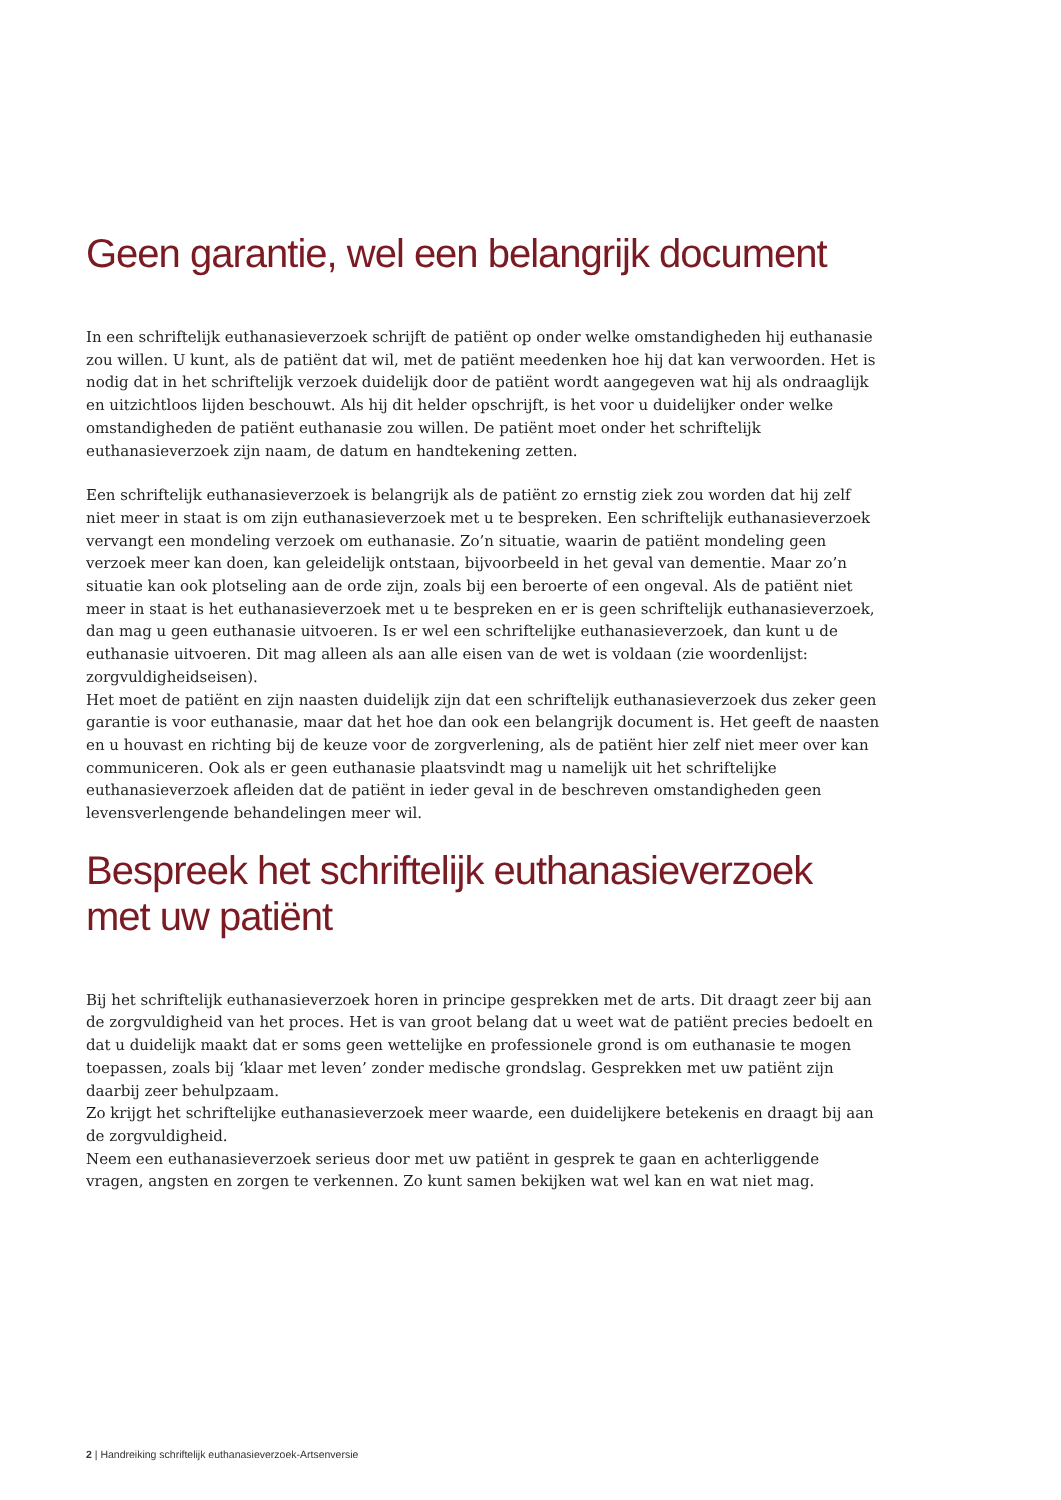Geen garantie, wel een belangrijk document
In een schriftelijk euthanasieverzoek schrijft de patiënt op onder welke omstandigheden hij euthanasie zou willen. U kunt, als de patiënt dat wil, met de patiënt meedenken hoe hij dat kan verwoorden. Het is nodig dat in het schriftelijk verzoek duidelijk door de patiënt wordt aangegeven wat hij als ondraaglijk en uitzichtloos lijden beschouwt. Als hij dit helder opschrijft, is het voor u duidelijker onder welke omstandigheden de patiënt euthanasie zou willen. De patiënt moet onder het schriftelijk euthanasieverzoek zijn naam, de datum en handtekening zetten.
Een schriftelijk euthanasieverzoek is belangrijk als de patiënt zo ernstig ziek zou worden dat hij zelf niet meer in staat is om zijn euthanasieverzoek met u te bespreken. Een schriftelijk euthanasieverzoek vervangt een mondeling verzoek om euthanasie. Zo’n situatie, waarin de patiënt mondeling geen verzoek meer kan doen, kan geleidelijk ontstaan, bijvoorbeeld in het geval van dementie. Maar zo’n situatie kan ook plotseling aan de orde zijn, zoals bij een beroerte of een ongeval. Als de patiënt niet meer in staat is het euthanasieverzoek met u te bespreken en er is geen schriftelijk euthanasieverzoek, dan mag u geen euthanasie uitvoeren. Is er wel een schriftelijke euthanasieverzoek, dan kunt u de euthanasie uitvoeren. Dit mag alleen als aan alle eisen van de wet is voldaan (zie woordenlijst: zorgvuldigheidseisen).
Het moet de patiënt en zijn naasten duidelijk zijn dat een schriftelijk euthanasieverzoek dus zeker geen garantie is voor euthanasie, maar dat het hoe dan ook een belangrijk document is. Het geeft de naasten en u houvast en richting bij de keuze voor de zorgverlening, als de patiënt hier zelf niet meer over kan communiceren. Ook als er geen euthanasie plaatsvindt mag u namelijk uit het schriftelijke euthanasieverzoek afleiden dat de patiënt in ieder geval in de beschreven omstandigheden geen levensverlengende behandelingen meer wil.
Bespreek het schriftelijk euthanasieverzoek
met uw patiënt
Bij het schriftelijk euthanasieverzoek horen in principe gesprekken met de arts. Dit draagt zeer bij aan de zorgvuldigheid van het proces. Het is van groot belang dat u weet wat de patiënt precies bedoelt en dat u duidelijk maakt dat er soms geen wettelijke en professionele grond is om euthanasie te mogen toepassen, zoals bij ‘klaar met leven’ zonder medische grondslag. Gesprekken met uw patiënt zijn daarbij zeer behulpzaam.
Zo krijgt het schriftelijke euthanasieverzoek meer waarde, een duidelijkere betekenis en draagt bij aan de zorgvuldigheid.
Neem een euthanasieverzoek serieus door met uw patiënt in gesprek te gaan en achterliggende vragen, angsten en zorgen te verkennen. Zo kunt samen bekijken wat wel kan en wat niet mag.
2 | Handreiking schriftelijk euthanasieverzoek-Artsenversie